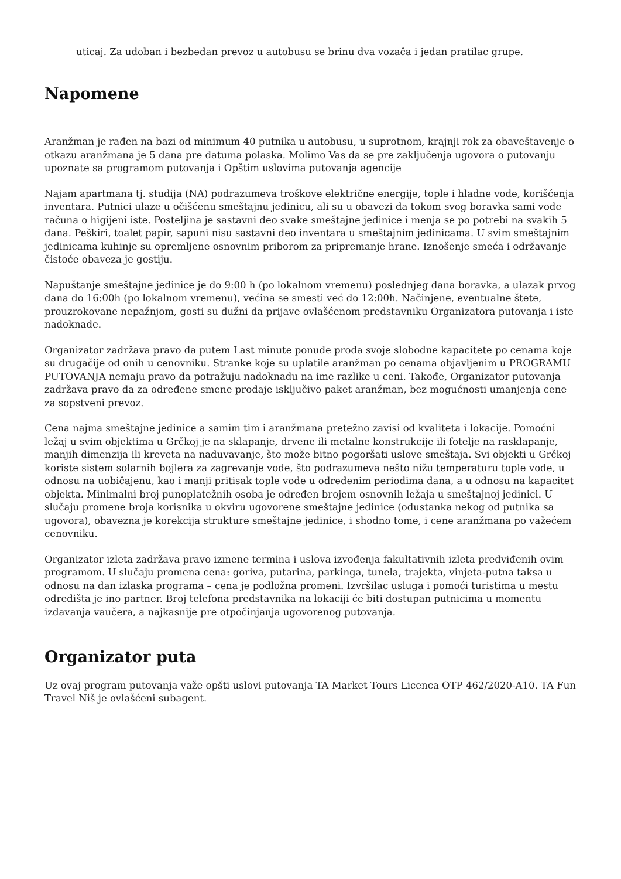uticaj. Za udoban i bezbedan prevoz u autobusu se brinu dva vozača i jedan pratilac grupe.
Napomene
Aranžman je rađen na bazi od minimum 40 putnika u autobusu, u suprotnom, krajnji rok za obaveštavenje o otkazu aranžmana je 5 dana pre datuma polaska. Molimo Vas da se pre zaključenja ugovora o putovanju upoznate sa programom putovanja i Opštim uslovima putovanja agencije
Najam apartmana tj. studija (NA) podrazumeva troškove električne energije, tople i hladne vode, korišćenja inventara. Putnici ulaze u očišćenu smeštajnu jedinicu, ali su u obavezi da tokom svog boravka sami vode računa o higijeni iste. Posteljina je sastavni deo svake smeštajne jedinice i menja se po potrebi na svakih 5 dana. Peškiri, toalet papir, sapuni nisu sastavni deo inventara u smeštajnim jedinicama. U svim smeštajnim jedinicama kuhinje su opremljene osnovnim priborom za pripremanje hrane. Iznošenje smeća i održavanje čistoće obaveza je gostiju.
Napuštanje smeštajne jedinice je do 9:00 h (po lokalnom vremenu) poslednjeg dana boravka, a ulazak prvog dana do 16:00h (po lokalnom vremenu), većina se smesti već do 12:00h. Načinjene, eventualne štete, prouzrokovane nepažnjom, gosti su dužni da prijave ovlašćenom predstavniku Organizatora putovanja i iste nadoknade.
Organizator zadržava pravo da putem Last minute ponude proda svoje slobodne kapacitete po cenama koje su drugačije od onih u cenovniku. Stranke koje su uplatile aranžman po cenama objavljenim u PROGRAMU PUTOVANJA nemaju pravo da potražuju nadoknadu na ime razlike u ceni. Takođe, Organizator putovanja zadržava pravo da za određene smene prodaje isključivo paket aranžman, bez mogućnosti umanjenja cene za sopstveni prevoz.
Cena najma smeštajne jedinice a samim tim i aranžmana pretežno zavisi od kvaliteta i lokacije. Pomoćni ležaj u svim objektima u Grčkoj je na sklapanje, drvene ili metalne konstrukcije ili fotelje na rasklapanje, manjih dimenzija ili kreveta na naduvavanje, što može bitno pogoršati uslove smeštaja. Svi objekti u Grčkoj koriste sistem solarnih bojlera za zagrevanje vode, što podrazumeva nešto nižu temperaturu tople vode, u odnosu na uobičajenu, kao i manji pritisak tople vode u određenim periodima dana, a u odnosu na kapacitet objekta. Minimalni broj punoplatežnih osoba je određen brojem osnovnih ležaja u smeštajnoj jedinici. U slučaju promene broja korisnika u okviru ugovorene smeštajne jedinice (odustanka nekog od putnika sa ugovora), obavezna je korekcija strukture smeštajne jedinice, i shodno tome, i cene aranžmana po važećem cenovniku.
Organizator izleta zadržava pravo izmene termina i uslova izvođenja fakultativnih izleta predviđenih ovim programom. U slučaju promena cena: goriva, putarina, parkinga, tunela, trajekta, vinjeta-putna taksa u odnosu na dan izlaska programa – cena je podložna promeni. Izvršilac usluga i pomoći turistima u mestu odredišta je ino partner. Broj telefona predstavnika na lokaciji će biti dostupan putnicima u momentu izdavanja vaučera, a najkasnije pre otpočinjanja ugovorenog putovanja.
Organizator puta
Uz ovaj program putovanja važe opšti uslovi putovanja TA Market Tours Licenca OTP 462/2020-A10. TA Fun Travel Niš je ovlašćeni subagent.